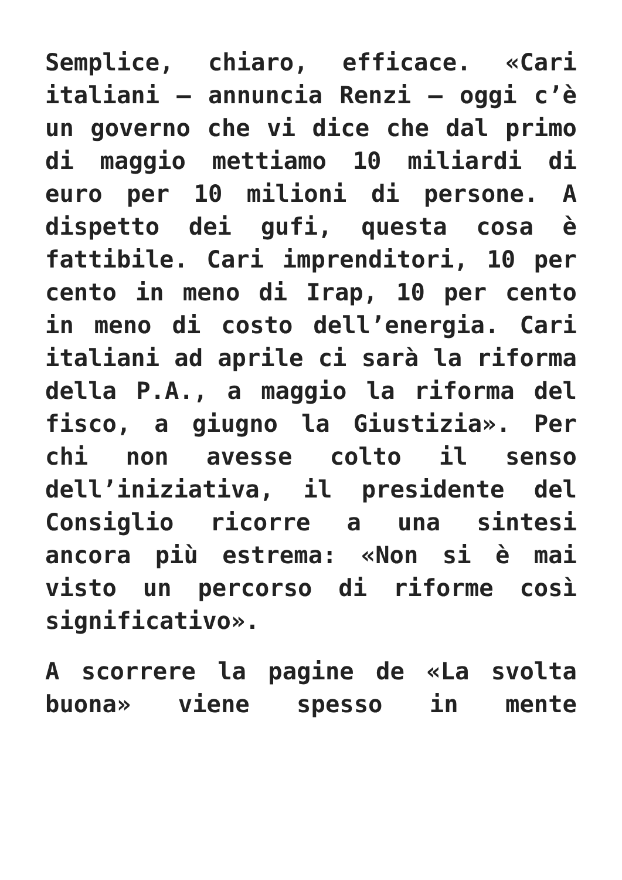Semplice, chiaro, efficace. «Cari italiani – annuncia Renzi – oggi c’è un governo che vi dice che dal primo di maggio mettiamo 10 miliardi di euro per 10 milioni di persone. A dispetto dei gufi, questa cosa è fattibile. Cari imprenditori, 10 per cento in meno di Irap, 10 per cento in meno di costo dell’energia. Cari italiani ad aprile ci sarà la riforma della P.A., a maggio la riforma del fisco, a giugno la Giustizia». Per chi non avesse colto il senso dell’iniziativa, il presidente del Consiglio ricorre a una sintesi ancora più estrema: «Non si è mai visto un percorso di riforme così significativo».
A scorrere la pagine de «La svolta buona» viene spesso in mente